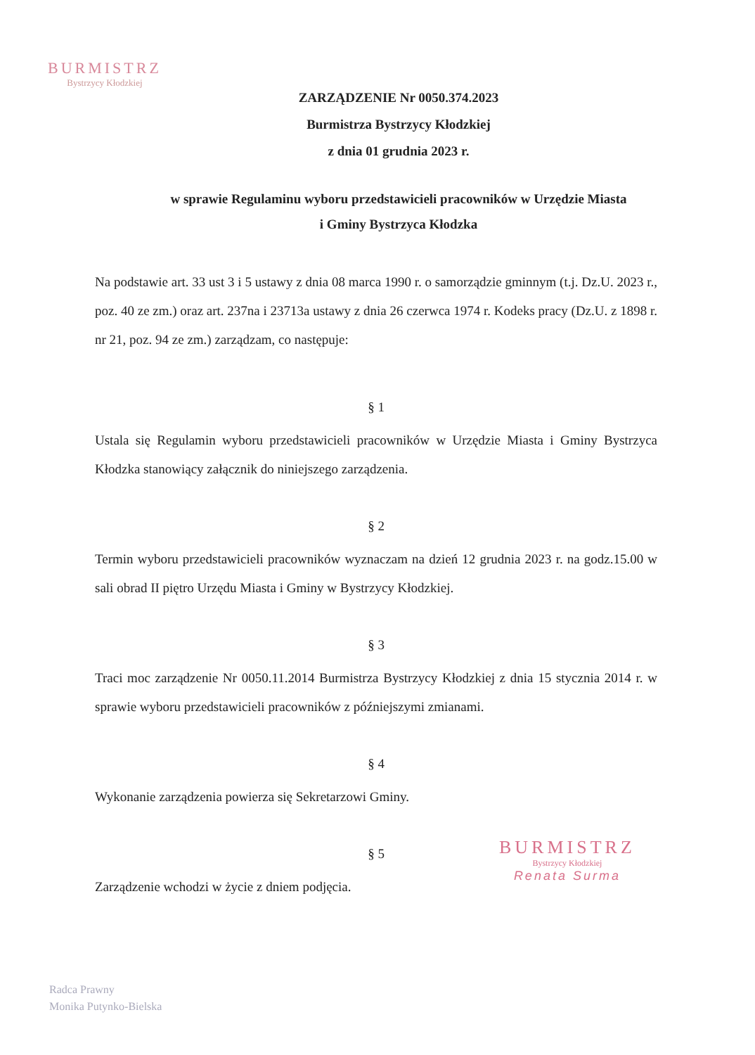BURMISTRZ
Bystrzycy Kłodzkiej
ZARZĄDZENIE Nr 0050.374.2023
Burmistrza Bystrzycy Kłodzkiej
z dnia 01 grudnia 2023 r.
w sprawie Regulaminu wyboru przedstawicieli pracowników w Urzędzie Miasta
i Gminy Bystrzyca Kłodzka
Na podstawie art. 33 ust 3 i 5 ustawy z dnia 08 marca 1990 r. o samorządzie gminnym (t.j. Dz.U. 2023 r., poz. 40 ze zm.) oraz art. 237na i 23713a ustawy z dnia 26 czerwca 1974 r. Kodeks pracy (Dz.U. z 1898 r. nr 21, poz. 94 ze zm.) zarządzam, co następuje:
§ 1
Ustala się Regulamin wyboru przedstawicieli pracowników w Urzędzie Miasta i Gminy Bystrzyca Kłodzka stanowiący załącznik do niniejszego zarządzenia.
§ 2
Termin wyboru przedstawicieli pracowników wyznaczam na dzień 12 grudnia 2023 r. na godz.15.00 w sali obrad II piętro Urzędu Miasta i Gminy w Bystrzycy Kłodzkiej.
§ 3
Traci moc zarządzenie Nr 0050.11.2014 Burmistrza Bystrzycy Kłodzkiej z dnia 15 stycznia 2014 r. w sprawie wyboru przedstawicieli pracowników z późniejszymi zmianami.
§ 4
Wykonanie zarządzenia powierza się Sekretarzowi Gminy.
§ 5
Zarządzenie wchodzi w życie z dniem podjęcia.
BURMISTRZ
Bystrzycy Kłodzkiej
Renata Surma
Radca Prawny
Monika Putynko-Bielska